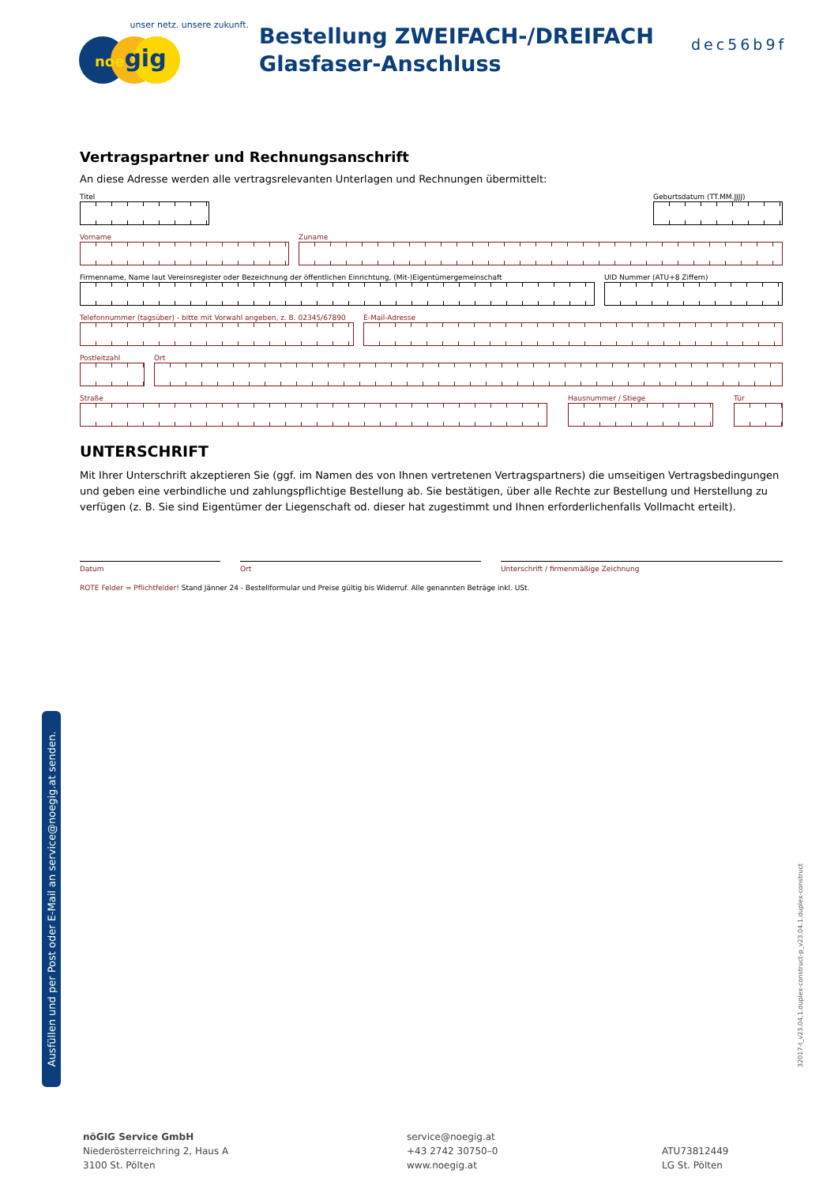unser netz. unsere zukunft.
noe gig
Bestellung ZWEIFACH-/DREIFACH
Glasfaser-Anschluss
dec56b9f
Vertragspartner und Rechnungsanschrift
An diese Adresse werden alle vertragsrelevanten Unterlagen und Rechnungen übermittelt:
Titel Geburtsdatum (TT.MM.JJJJ)
Vorname Zuname
Firmenname, Name laut Vereinsregister oder Bezeichnung der öffentlichen Einrichtung, (Mit-)Eigentümergemeinschaft
UID Nummer (ATU+8 Ziffern)
Telefonnummer (tagsüber) - bitte mit Vorwahl angeben, z. B. 02345/67890
E-Mail-Adresse
Postleitzahl
Ort
Straße Hausnummer / Stiege Tür
UNTERSCHRIFT
Mit Ihrer Unterschrift akzeptieren Sie (ggf. im Namen des von Ihnen vertretenen Vertragspartners) die umseitigen Vertragsbedingungen und geben eine verbindliche und zahlungspflichtige Bestellung ab. Sie bestätigen, über alle Rechte zur Bestellung und Herstellung zu verfügen (z. B. Sie sind Eigentümer der Liegenschaft od. dieser hat zugestimmt und Ihnen erforderlichenfalls Vollmacht erteilt).
Datum Ort Unterschrift / firmenmäßige Zeichnung
ROTE Felder = Pflichtfelder! Stand Jänner 24 - Bestellformular und Preise gültig bis Widerruf. Alle genannten Beträge inkl. USt.
Ausfüllen und per Post oder E-Mail an service@noegig.at senden.
32017-t_v23.04.1.duplex-construct-p_v23.04.1.duplex-construct
nöGIG Service GmbH
Niederösterreichring 2, Haus A
3100 St. Pölten
service@noegig.at
+43 2742 30750–0
www.noegig.at
ATU73812449
LG St. Pölten